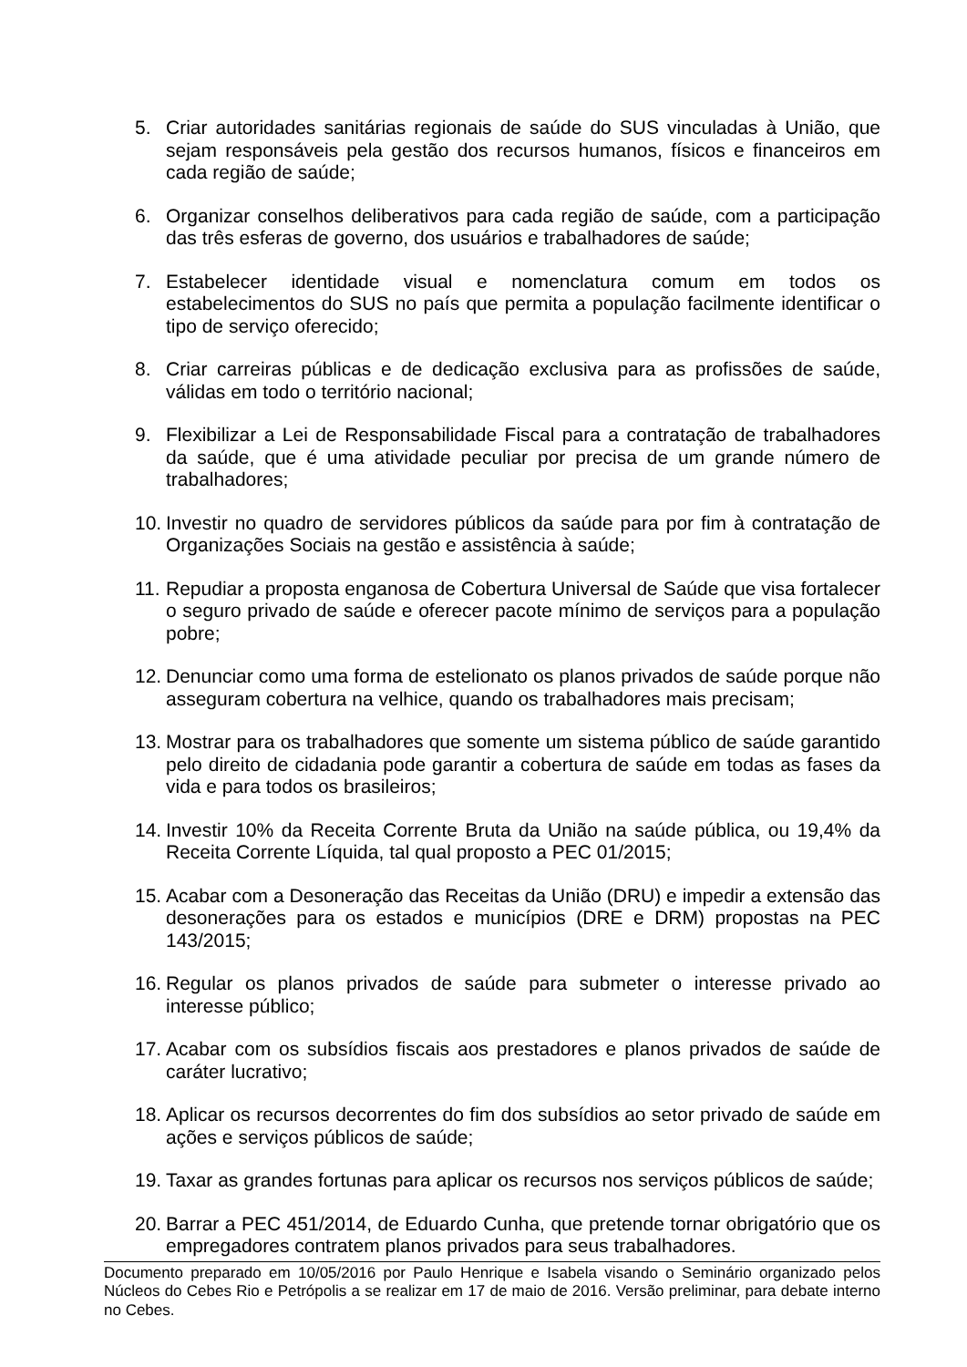5. Criar autoridades sanitárias regionais de saúde do SUS vinculadas à União, que sejam responsáveis pela gestão dos recursos humanos, físicos e financeiros em cada região de saúde;
6. Organizar conselhos deliberativos para cada região de saúde, com a participação das três esferas de governo, dos usuários e trabalhadores de saúde;
7. Estabelecer identidade visual e nomenclatura comum em todos os estabelecimentos do SUS no país que permita a população facilmente identificar o tipo de serviço oferecido;
8. Criar carreiras públicas e de dedicação exclusiva para as profissões de saúde, válidas em todo o território nacional;
9. Flexibilizar a Lei de Responsabilidade Fiscal para a contratação de trabalhadores da saúde, que é uma atividade peculiar por precisa de um grande número de trabalhadores;
10. Investir no quadro de servidores públicos da saúde para por fim à contratação de Organizações Sociais na gestão e assistência à saúde;
11. Repudiar a proposta enganosa de Cobertura Universal de Saúde que visa fortalecer o seguro privado de saúde e oferecer pacote mínimo de serviços para a população pobre;
12. Denunciar como uma forma de estelionato os planos privados de saúde porque não asseguram cobertura na velhice, quando os trabalhadores mais precisam;
13. Mostrar para os trabalhadores que somente um sistema público de saúde garantido pelo direito de cidadania pode garantir a cobertura de saúde em todas as fases da vida e para todos os brasileiros;
14. Investir 10% da Receita Corrente Bruta da União na saúde pública, ou 19,4% da Receita Corrente Líquida, tal qual proposto a PEC 01/2015;
15. Acabar com a Desoneração das Receitas da União (DRU) e impedir a extensão das desonerações para os estados e municípios (DRE e DRM) propostas na PEC 143/2015;
16. Regular os planos privados de saúde para submeter o interesse privado ao interesse público;
17. Acabar com os subsídios fiscais aos prestadores e planos privados de saúde de caráter lucrativo;
18. Aplicar os recursos decorrentes do fim dos subsídios ao setor privado de saúde em ações e serviços públicos de saúde;
19. Taxar as grandes fortunas para aplicar os recursos nos serviços públicos de saúde;
20. Barrar a PEC 451/2014, de Eduardo Cunha, que pretende tornar obrigatório que os empregadores contratem planos privados para seus trabalhadores.
Documento preparado em 10/05/2016 por Paulo Henrique e Isabela visando o Seminário organizado pelos Núcleos do Cebes Rio e Petrópolis a se realizar em 17 de maio de 2016. Versão preliminar, para debate interno no Cebes.